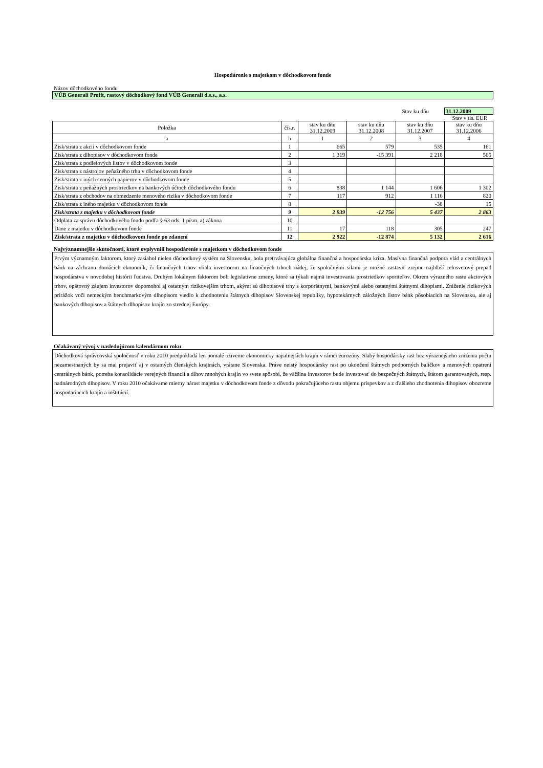Hospodárenie s majetkom v dôchodkovom fonde
Názov dôchodkového fondu
VÚB Generali Profit, rastový dôchodkový fond VÚB Generali d.s.s., a.s.
Stav ku dňu 31.12.2009
Stav v tis. EUR
| Položka | čís.r. | stav ku dňu 31.12.2009 | stav ku dňu 31.12.2008 | stav ku dňu 31.12.2007 | stav ku dňu 31.12.2006 |
| --- | --- | --- | --- | --- | --- |
| a | b | 1 | 2 | 3 | 4 |
| Zisk/strata z akcií v dôchodkovom fonde | 1 | 665 | 579 | 535 | 161 |
| Zisk/strata z dlhopisov v dôchodkovom fonde | 2 | 1 319 | -15 391 | 2 218 | 565 |
| Zisk/strata z podielových listov v dôchodkovom fonde | 3 | | | | |
| Zisk/strata z nástrojov peňažného trhu v dôchodkovom fonde | 4 | | | | |
| Zisk/strata z iných cenných papierov v dôchodkovom fonde | 5 | | | | |
| Zisk/strata z peňažných prostriedkov na bankových účtoch dôchodkového fondu | 6 | 838 | 1 144 | 1 606 | 1 302 |
| Zisk/strata z obchodov na obmedzenie menového rizika v dôchodkovom fonde | 7 | 117 | 912 | 1 116 | 820 |
| Zisk/strata z iného majetku v dôchodkovom fonde | 8 | | | -38 | 15 |
| Zisk/strata z majetku v dôchodkovom fonde | 9 | 2 939 | -12 756 | 5 437 | 2 863 |
| Odplata za správu dôchodkového fondu podľa § 63 ods. 1 písm. a) zákona | 10 | | | | |
| Dane z majetku v dôchodkovom fonde | 11 | 17 | 118 | 305 | 247 |
| Zisk/strata z majetku v dôchodkovom fonde po zdanení | 12 | 2 922 | -12 874 | 5 132 | 2 616 |
Najvýznamnejšie skutočnosti, ktoré ovplyvnili hospodárenie s majetkom v dôchodkovom fonde
Prvým významným faktorom, ktorý zasiahol nielen dôchodkový systém na Slovensku, bola pretrvávajúca globálna finančná a hospodárska kríza. Masívna finančná podpora vlád a centrálnych bánk na záchranu domácich ekonomík, či finančných trhov vliala investorom na finančných trhoch nádej, že spoločnými silami je možné zastaviť zrejme najhlbší celosvetový prepad hospodárstva v novodobej histórii ľudstva. Druhým lokálnym faktorom boli legislatívne zmeny, ktoré sa týkali najmä investovania prostriedkov sporiteľov. Okrem výrazného rastu akciových trhov, opätovný záujem investorov dopomohol aj ostatným rizikovejším trhom, akými sú dlhopisové trhy s korporátnymi, bankovými alebo ostatnými štátnymi dlhopismi. Zníženie rizikových prirážok voči nemeckým benchmarkovým dlhopisom viedlo k zhodnoteniu štátnych dlhopisov Slovenskej republiky, hypotekárnych záložných listov bánk pôsobiacich na Slovensku, ale aj bankových dlhopisov a štátnych dlhopisov krajín zo strednej Európy.
Očakávaný vývoj v nasledujúcom kalendárnom roku
Dôchodková správcovská spoločnosť v roku 2010 predpokladá len pomalé oživenie ekonomicky najsilnejších krajín v rámci eurozóny. Slabý hospodársky rast bez výraznejšieho zníženia počtu nezamestnaných by sa mal prejaviť aj v ostatných členských krajinách, vrátane Slovenska. Práve neistý hospodársky rast po ukončení štátnych podporných balíčkov a menových opatrení centrálnych bánk, potreba konsolidácie verejných financií a dlhov mnohých krajín vo svete spôsobí, že väčšina investorov bude investovať do bezpečných štátnych, štátom garantovaných, resp. nadnárodných dlhopisov. V roku 2010 očakávame mierny nárast majetku v dôchodkovom fonde z dôvodu pokračujúceho rastu objemu príspevkov a z ďalšieho zhodnotenia dlhopisov obozretne hospodariacich krajín a inštitúcií.